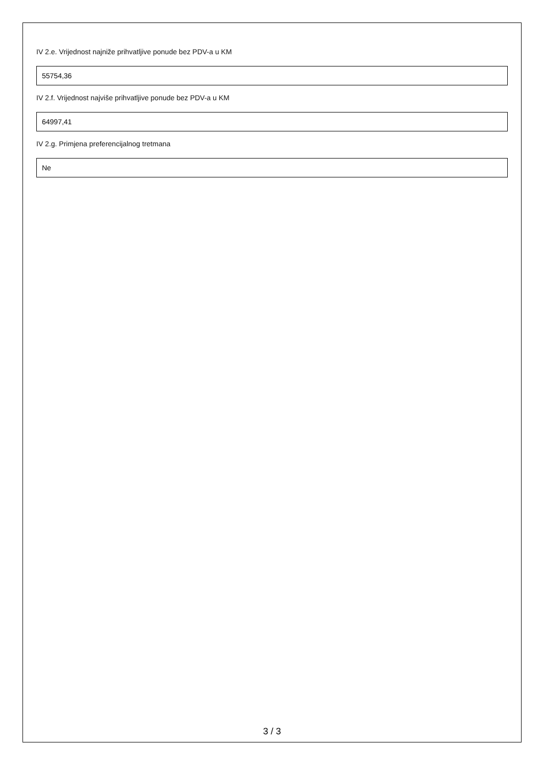IV 2.e. Vrijednost najniže prihvatljive ponude bez PDV-a u KM
55754,36
IV 2.f. Vrijednost najviše prihvatljive ponude bez PDV-a u KM
64997,41
IV 2.g. Primjena preferencijalnog tretmana
Ne
3 / 3